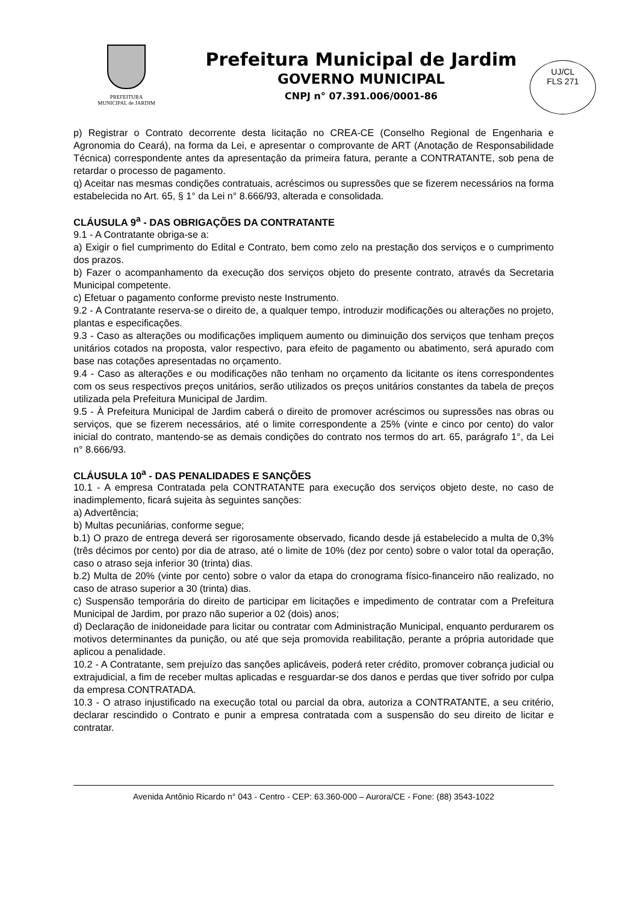UJ/CL
FLS 271
PREFEITURA
MUNICIPAL de JARDIM
Prefeitura Municipal de Jardim
GOVERNO MUNICIPAL
CNPJ n° 07.391.006/0001-86
p) Registrar o Contrato decorrente desta licitação no CREA-CE (Conselho Regional de Engenharia e Agronomia do Ceará), na forma da Lei, e apresentar o comprovante de ART (Anotação de Responsabilidade Técnica) correspondente antes da apresentação da primeira fatura, perante a CONTRATANTE, sob pena de retardar o processo de pagamento.
q) Aceitar nas mesmas condições contratuais, acréscimos ou supressões que se fizerem necessários na forma estabelecida no Art. 65, § 1° da Lei n° 8.666/93, alterada e consolidada.
CLÁUSULA 9<sup>a</sup> - DAS OBRIGAÇÕES DA CONTRATANTE
9.1 - A Contratante obriga-se a:
a) Exigir o fiel cumprimento do Edital e Contrato, bem como zelo na prestação dos serviços e o cumprimento dos prazos.
b) Fazer o acompanhamento da execução dos serviços objeto do presente contrato, através da Secretaria Municipal competente.
c) Efetuar o pagamento conforme previsto neste Instrumento.
9.2 - A Contratante reserva-se o direito de, a qualquer tempo, introduzir modificações ou alterações no projeto, plantas e especificações.
9.3 - Caso as alterações ou modificações impliquem aumento ou diminuição dos serviços que tenham preços unitários cotados na proposta, valor respectivo, para efeito de pagamento ou abatimento, será apurado com base nas cotações apresentadas no orçamento.
9.4 - Caso as alterações e ou modificações não tenham no orçamento da licitante os itens correspondentes com os seus respectivos preços unitários, serão utilizados os preços unitários constantes da tabela de preços utilizada pela Prefeitura Municipal de Jardim.
9.5 - À Prefeitura Municipal de Jardim caberá o direito de promover acréscimos ou supressões nas obras ou serviços, que se fizerem necessários, até o limite correspondente a 25% (vinte e cinco por cento) do valor inicial do contrato, mantendo-se as demais condições do contrato nos termos do art. 65, parágrafo 1°, da Lei n° 8.666/93.
CLÁUSULA 10<sup>a</sup> - DAS PENALIDADES E SANÇÕES
10.1 - A empresa Contratada pela CONTRATANTE para execução dos serviços objeto deste, no caso de inadimplemento, ficará sujeita às seguintes sanções:
a) Advertência;
b) Multas pecuniárias, conforme segue;
b.1) O prazo de entrega deverá ser rigorosamente observado, ficando desde já estabelecido a multa de 0,3% (três décimos por cento) por dia de atraso, até o limite de 10% (dez por cento) sobre o valor total da operação, caso o atraso seja inferior 30 (trinta) dias.
b.2) Multa de 20% (vinte por cento) sobre o valor da etapa do cronograma físico-financeiro não realizado, no caso de atraso superior a 30 (trinta) dias.
c) Suspensão temporária do direito de participar em licitações e impedimento de contratar com a Prefeitura Municipal de Jardim, por prazo não superior a 02 (dois) anos;
d) Declaração de inidoneidade para licitar ou contratar com Administração Municipal, enquanto perdurarem os motivos determinantes da punição, ou até que seja promovida reabilitação, perante a própria autoridade que aplicou a penalidade.
10.2 - A Contratante, sem prejuízo das sanções aplicáveis, poderá reter crédito, promover cobrança judicial ou extrajudicial, a fim de receber multas aplicadas e resguardar-se dos danos e perdas que tiver sofrido por culpa da empresa CONTRATADA.
10.3 - O atraso injustificado na execução total ou parcial da obra, autoriza a CONTRATANTE, a seu critério, declarar rescindido o Contrato e punir a empresa contratada com a suspensão do seu direito de licitar e contratar.
Avenida Antônio Ricardo n° 043 - Centro - CEP: 63.360-000 – Aurora/CE - Fone: (88) 3543-1022